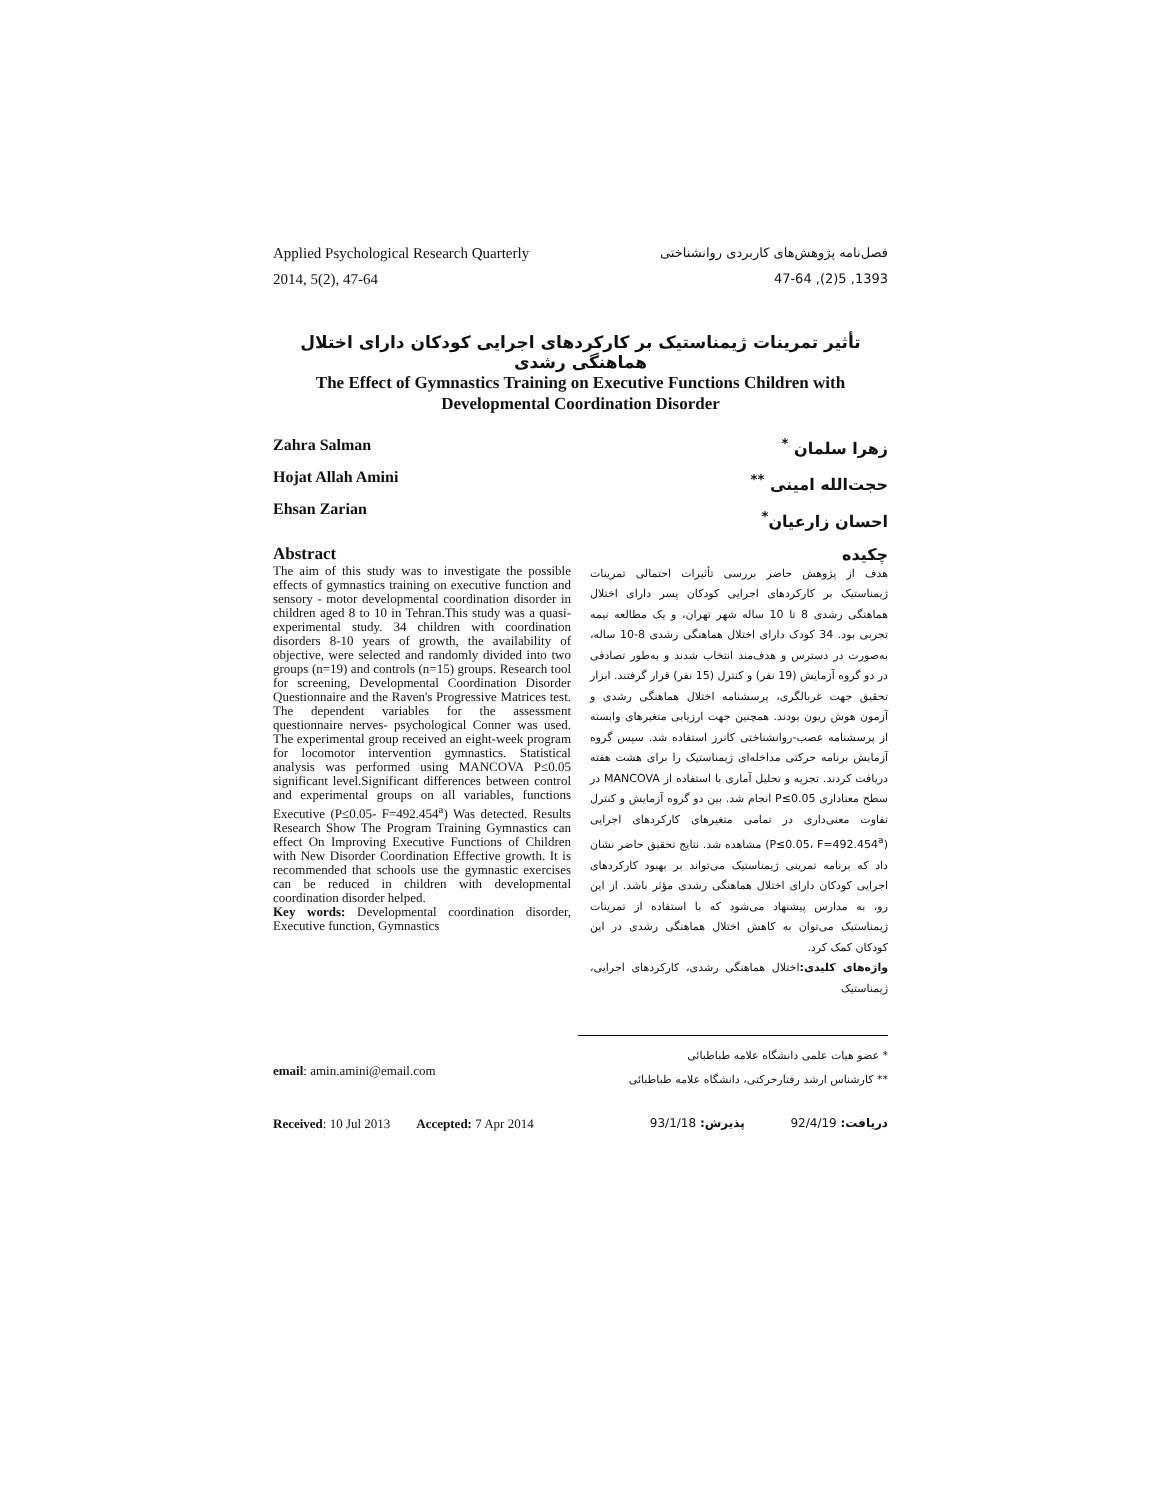Applied Psychological Research Quarterly
2014, 5(2), 47-64
فصل‌نامه پژوهش‌های کاربردی روانشناختی
1393, 5(2), 47-64
تأثیر تمرینات ژیمناستیک بر کارکردهای اجرایی کودکان دارای اختلال هماهنگی رشدی
The Effect of Gymnastics Training on Executive Functions Children with
Developmental Coordination Disorder
Zahra Salman
Hojat Allah Amini
Ehsan Zarian
Abstract
The aim of this study was to investigate the possible effects of gymnastics training on executive function and sensory - motor developmental coordination disorder in children aged 8 to 10 in Tehran.This study was a quasi-experimental study. 34 children with coordination disorders 8-10 years of growth, the availability of objective, were selected and randomly divided into two groups (n=19) and controls (n=15) groups. Research tool for screening, Developmental Coordination Disorder Questionnaire and the Raven's Progressive Matrices test. The dependent variables for the assessment questionnaire nerves- psychological Conner was used. The experimental group received an eight-week program for locomotor intervention gymnastics. Statistical analysis was performed using MANCOVA P≤0.05 significant level.Significant differences between control and experimental groups on all variables, functions Executive (P≤0.05- F=492.454<sup>a</sup>) Was detected. Results Research Show The Program Training Gymnastics can effect On Improving Executive Functions of Children with New Disorder Coordination Effective growth. It is recommended that schools use the gymnastic exercises can be reduced in children with developmental coordination disorder helped.
Key words: Developmental coordination disorder, Executive function, Gymnastics
زهرا سلمان <sup>*</sup>
حجت‌الله امینی <sup>**</sup>
احسان زارعیان<sup>*</sup>
چکیده
هدف از پژوهش حاضر بررسی تأثیرات احتمالی تمرینات ژیمناستیک بر کارکردهای اجرایی کودکان پسر دارای اختلال هماهنگی رشدی 8 تا 10 ساله شهر تهران، و یک مطالعه نیمه تجربی بود. 34 کودک دارای اختلال هماهنگی رشدی 8-10 ساله، به‌صورت در دسترس و هدف‌مند انتخاب شدند و به‌طور تصادفی در دو گروه آزمایش (19 نفر) و کنترل (15 نفر) قرار گرفتند. ابزار تحقیق جهت غربالگری، پرسشنامه اختلال هماهنگی رشدی و آزمون هوش ریون بودند. همچنین جهت ارزیابی متغیرهای وابسته از پرسشنامه عصب-روانشناختی کانرز استفاده شد. سپس گروه آزمایش برنامه حرکتی مداخله‌ای ژیمناستیک را برای هشت هفته دریافت کردند. تجزیه و تحلیل آماری با استفاده از MANCOVA در سطح معناداری P≤0.05 انجام شد. بین دو گروه آزمایش و کنترل تفاوت معنی‌داری در تمامی متغیرهای کارکردهای اجرایی (P≤0.05، F=492.454<sup>a</sup>) مشاهده شد. نتایج تحقیق حاضر نشان داد که برنامه تمرینی ژیمناستیک می‌تواند بر بهبود کارکردهای اجرایی کودکان دارای اختلال هماهنگی رشدی مؤثر باشد. از این رو، به مدارس پیشنهاد می‌شود که با استفاده از تمرینات ژیمناستیک می‌توان به کاهش اختلال هماهنگی رشدی در این کودکان کمک کرد.
واژه‌های کلیدی: اختلال هماهنگی رشدی، کارکردهای اجرایی، ژیمناستیک
email: amin.amini@email.com
* عضو هیات علمی دانشگاه علامه طباطبائی
** کارشناس ارشد رفتارحرکتی، دانشگاه علامه طباطبائی
Received: 10 Jul 2013 Accepted: 7 Apr 2014
دریافت: 92/4/19 پذیرش: 93/1/18